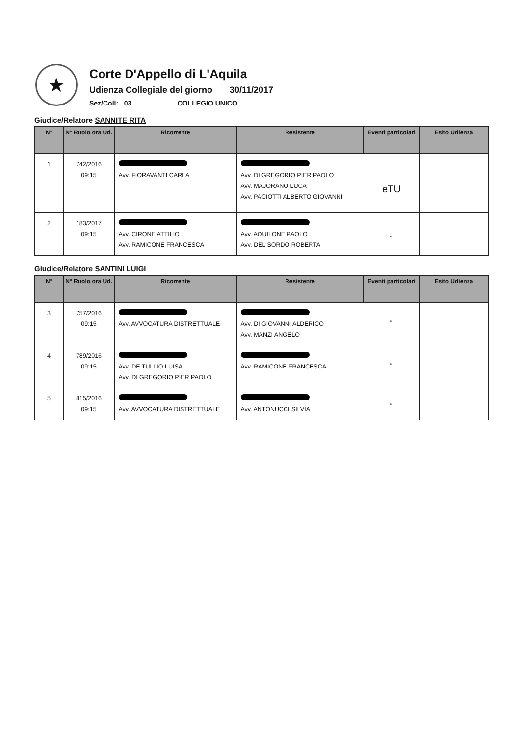★
Corte D'Appello di L'Aquila
Udienza Collegiale del giorno 30/11/2017
Sez/Coll: 03 COLLEGIO UNICO
Giudice/Relatore SANNITE RITA
| N° | N° Ruolo ora Ud. | Ricorrente | Resistente | Eventi particolari | Esito Udienza |
| --- | --- | --- | --- | --- | --- |
| 1 | 742/2016 09:15 | Avv. FIORAVANTI CARLA | Avv. DI GREGORIO PIER PAOLO Avv. MAJORANO LUCA Avv. PACIOTTI ALBERTO GIOVANNI | eTU | |
| 2 | 183/2017 09:15 | Avv. CIRONE ATTILIO Avv. RAMICONE FRANCESCA | Avv. AQUILONE PAOLO Avv. DEL SORDO ROBERTA | " | |
Giudice/Relatore SANTINI LUIGI
| N° | N° Ruolo ora Ud. | Ricorrente | Resistente | Eventi particolari | Esito Udienza |
| --- | --- | --- | --- | --- | --- |
| 3 | 757/2016 09:15 | Avv. AVVOCATURA DISTRETTUALE | Avv. DI GIOVANNI ALDERICO Avv. MANZI ANGELO | " | |
| 4 | 789/2016 09:15 | Avv. DE TULLIO LUISA Avv. DI GREGORIO PIER PAOLO | Avv. RAMICONE FRANCESCA | " | |
| 5 | 815/2016 09:15 | Avv. AVVOCATURA DISTRETTUALE | Avv. ANTONUCCI SILVIA | " | |